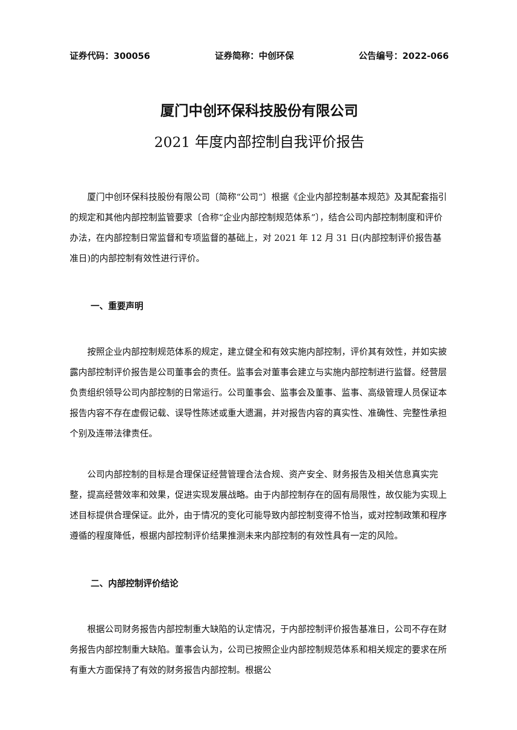证券代码：300056 证券简称：中创环保 公告编号：2022-066
厦门中创环保科技股份有限公司
2021 年度内部控制自我评价报告
厦门中创环保科技股份有限公司〔简称“公司”〕根据《企业内部控制基本规范》及其配套指引的规定和其他内部控制监管要求〔合称“企业内部控制规范体系”〕，结合公司内部控制制度和评价办法，在内部控制日常监督和专项监督的基础上，对 2021 年 12 月 31 日(内部控制评价报告基准日)的内部控制有效性进行评价。
一、重要声明
按照企业内部控制规范体系的规定，建立健全和有效实施内部控制，评价其有效性，并如实披露内部控制评价报告是公司董事会的责任。监事会对董事会建立与实施内部控制进行监督。经营层负责组织领导公司内部控制的日常运行。公司董事会、监事会及董事、监事、高级管理人员保证本报告内容不存在虚假记载、误导性陈述或重大遗漏，并对报告内容的真实性、准确性、完整性承担个别及连带法律责任。
公司内部控制的目标是合理保证经营管理合法合规、资产安全、财务报告及相关信息真实完整，提高经营效率和效果，促进实现发展战略。由于内部控制存在的固有局限性，故仅能为实现上述目标提供合理保证。此外，由于情况的变化可能导致内部控制变得不恰当，或对控制政策和程序遵循的程度降低，根据内部控制评价结果推测未来内部控制的有效性具有一定的风险。
二、内部控制评价结论
根据公司财务报告内部控制重大缺陷的认定情况，于内部控制评价报告基准日，公司不存在财务报告内部控制重大缺陷。董事会认为，公司已按照企业内部控制规范体系和相关规定的要求在所有重大方面保持了有效的财务报告内部控制。根据公